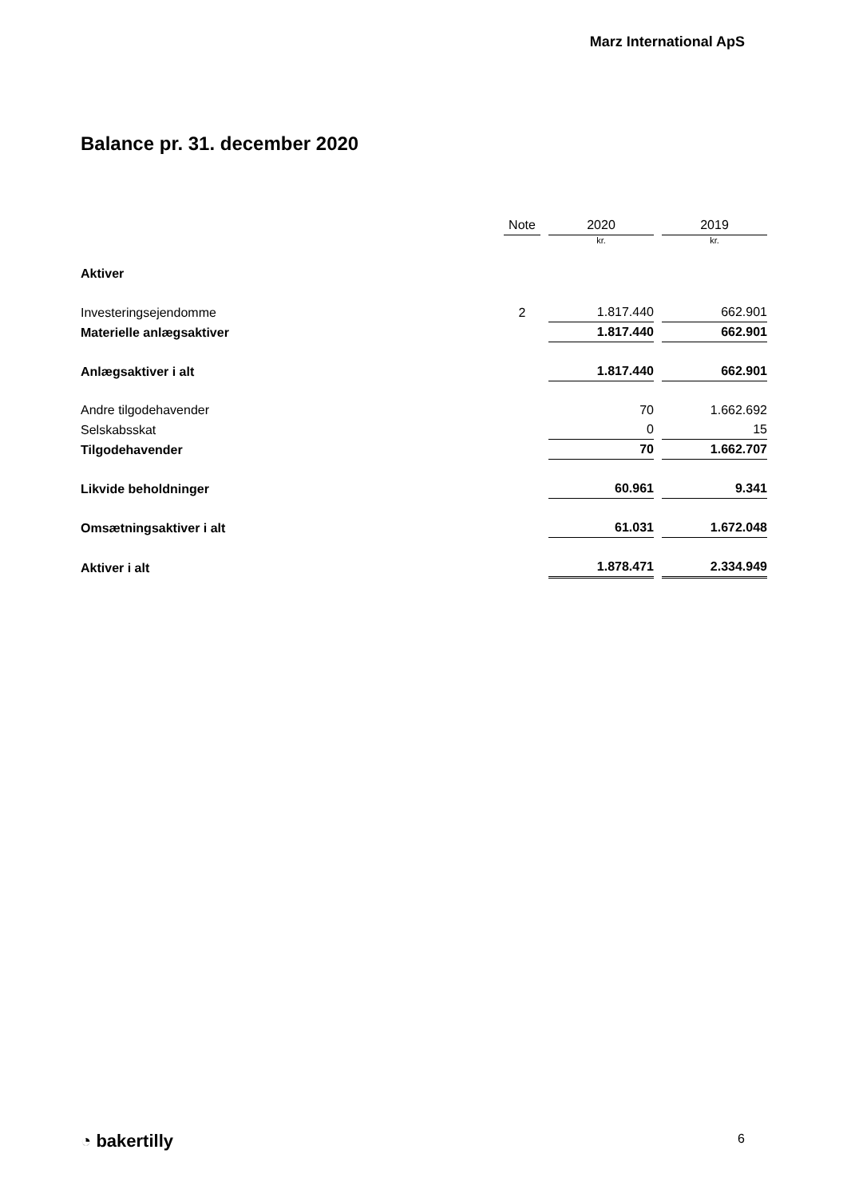Marz International ApS
Balance pr. 31. december 2020
| | Note | 2020 | 2019 |
| --- | --- | --- | --- |
| | | kr. | kr. |
| Aktiver | | | |
| Investeringsejendomme | 2 | 1.817.440 | 662.901 |
| Materielle anlægsaktiver | | 1.817.440 | 662.901 |
| Anlægsaktiver i alt | | 1.817.440 | 662.901 |
| Andre tilgodehavender | | 70 | 1.662.692 |
| Selskabsskat | | 0 | 15 |
| Tilgodehavender | | 70 | 1.662.707 |
| Likvide beholdninger | | 60.961 | 9.341 |
| Omsætningsaktiver i alt | | 61.031 | 1.672.048 |
| Aktiver i alt | | 1.878.471 | 2.334.949 |
◔ bakertilly 6